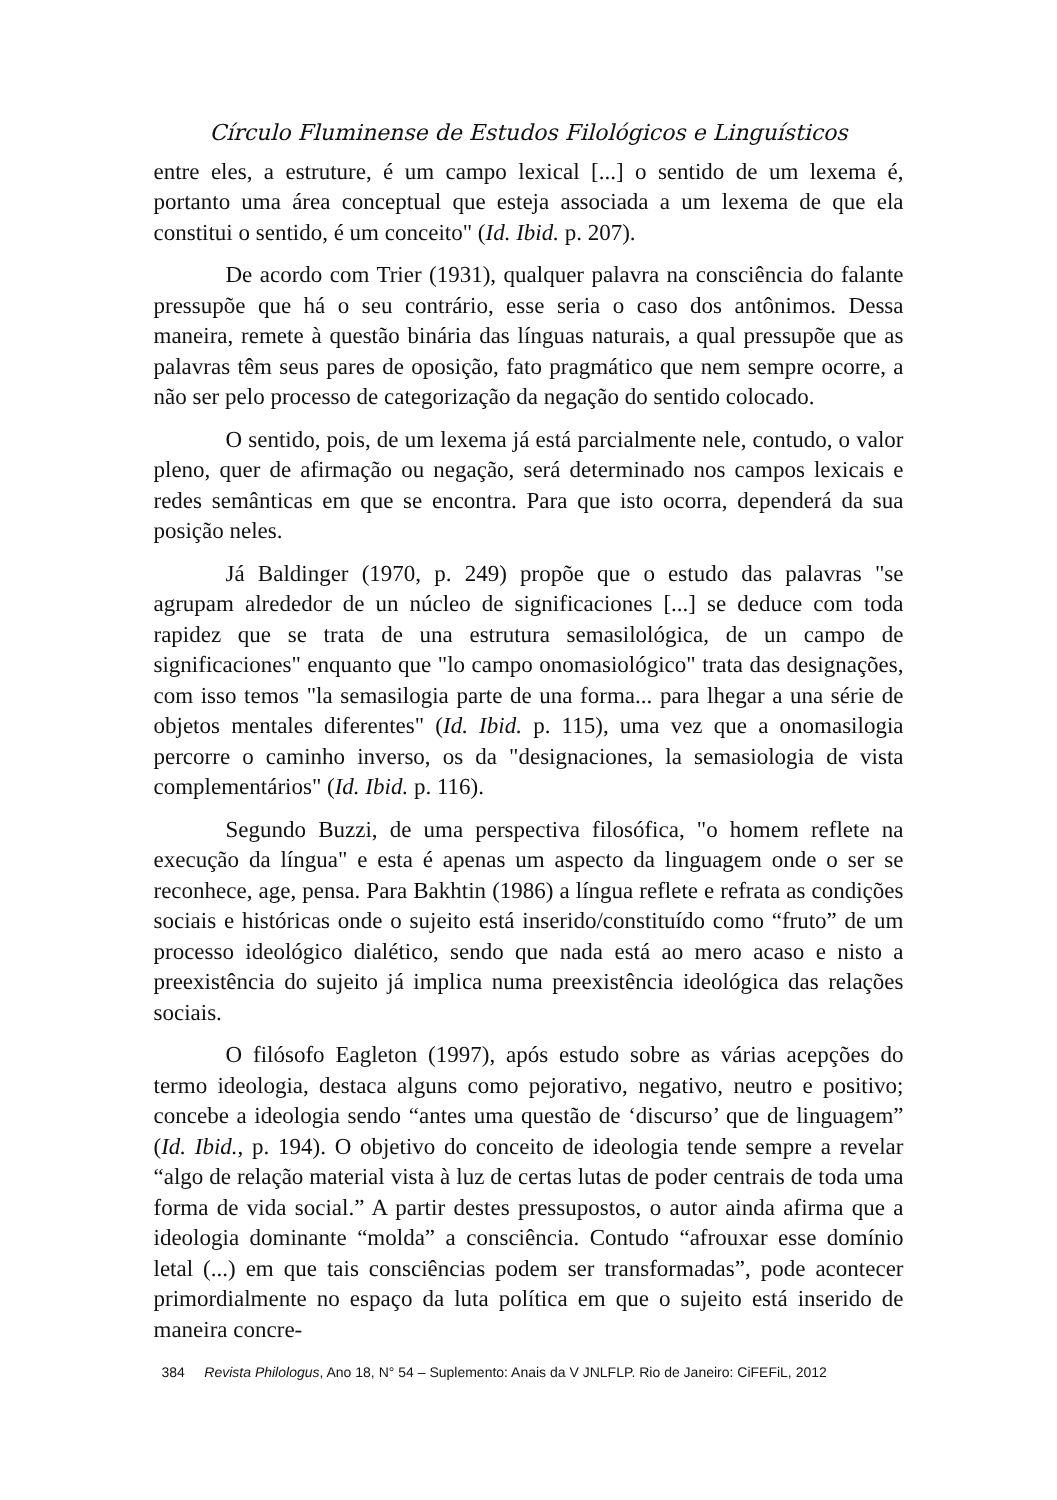Círculo Fluminense de Estudos Filológicos e Linguísticos
entre eles, a estruture, é um campo lexical [...] o sentido de um lexema é, portanto uma área conceptual que esteja associada a um lexema de que ela constitui o sentido, é um conceito" (Id. Ibid. p. 207).
De acordo com Trier (1931), qualquer palavra na consciência do falante pressupõe que há o seu contrário, esse seria o caso dos antônimos. Dessa maneira, remete à questão binária das línguas naturais, a qual pressupõe que as palavras têm seus pares de oposição, fato pragmático que nem sempre ocorre, a não ser pelo processo de categorização da negação do sentido colocado.
O sentido, pois, de um lexema já está parcialmente nele, contudo, o valor pleno, quer de afirmação ou negação, será determinado nos campos lexicais e redes semânticas em que se encontra. Para que isto ocorra, dependerá da sua posição neles.
Já Baldinger (1970, p. 249) propõe que o estudo das palavras "se agrupam alrededor de un núcleo de significaciones [...] se deduce com toda rapidez que se trata de una estrutura semasilológica, de un campo de significaciones" enquanto que "lo campo onomasiológico" trata das designações, com isso temos "la semasilogia parte de una forma... para lhegar a una série de objetos mentales diferentes" (Id. Ibid. p. 115), uma vez que a onomasilogia percorre o caminho inverso, os da "designaciones, la semasiologia de vista complementários" (Id. Ibid. p. 116).
Segundo Buzzi, de uma perspectiva filosófica, "o homem reflete na execução da língua" e esta é apenas um aspecto da linguagem onde o ser se reconhece, age, pensa. Para Bakhtin (1986) a língua reflete e refrata as condições sociais e históricas onde o sujeito está inserido/constituído como “fruto” de um processo ideológico dialético, sendo que nada está ao mero acaso e nisto a preexistência do sujeito já implica numa preexistência ideológica das relações sociais.
O filósofo Eagleton (1997), após estudo sobre as várias acepções do termo ideologia, destaca alguns como pejorativo, negativo, neutro e positivo; concebe a ideologia sendo “antes uma questão de ‘discurso’ que de linguagem” (Id. Ibid., p. 194). O objetivo do conceito de ideologia tende sempre a revelar “algo de relação material vista à luz de certas lutas de poder centrais de toda uma forma de vida social.” A partir destes pressupostos, o autor ainda afirma que a ideologia dominante “molda” a consciência. Contudo “afrouxar esse domínio letal (...) em que tais consciências podem ser transformadas”, pode acontecer primordialmente no espaço da luta política em que o sujeito está inserido de maneira concre-
384 Revista Philologus, Ano 18, N° 54 – Suplemento: Anais da V JNLFLP. Rio de Janeiro: CiFEFiL, 2012